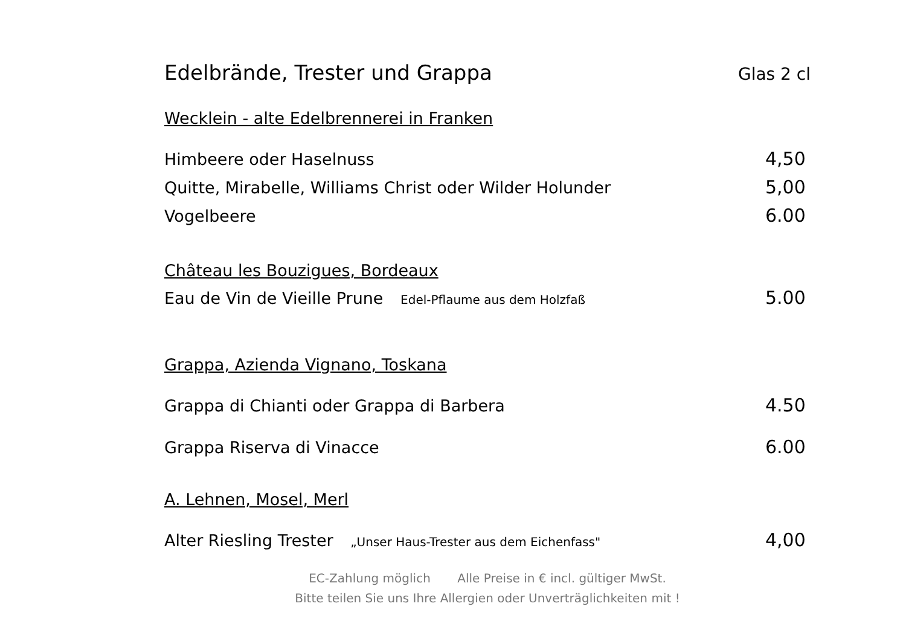Edelbrände, Trester und Grappa
Glas 2 cl
Wecklein - alte Edelbrennerei in Franken
Himbeere oder Haselnuss 4,50
Quitte, Mirabelle, Williams Christ oder Wilder Holunder 5,00
Vogelbeere 6.00
Château les Bouzigues, Bordeaux
Eau de Vin de Vieille Prune Edel-Pflaume aus dem Holzfaß 5.00
Grappa, Azienda Vignano, Toskana
Grappa di Chianti oder Grappa di Barbera 4.50
Grappa Riserva di Vinacce 6.00
A. Lehnen, Mosel, Merl
Alter Riesling Trester „Unser Haus-Trester aus dem Eichenfass" 4,00
EC-Zahlung möglich Alle Preise in € incl. gültiger MwSt.
Bitte teilen Sie uns Ihre Allergien oder Unverträglichkeiten mit !